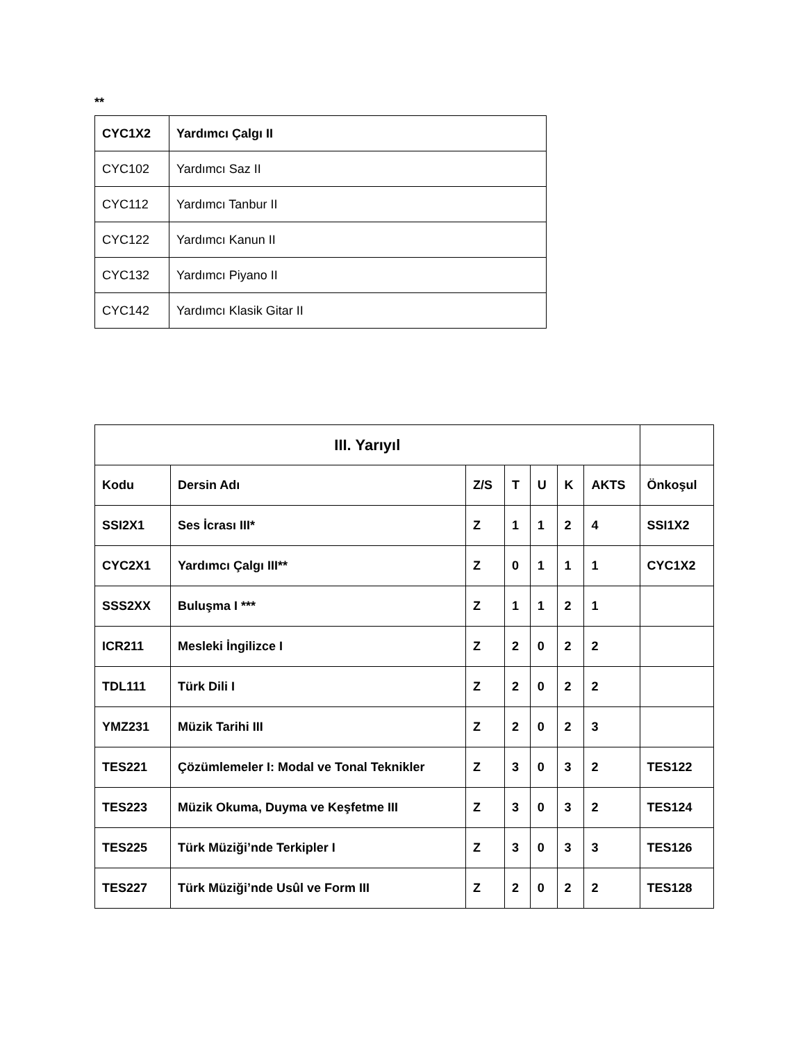**
| CYC1X2 | Yardımcı Çalgı II |
| CYC102 | Yardımcı Saz II |
| CYC112 | Yardımcı Tanbur II |
| CYC122 | Yardımcı Kanun II |
| CYC132 | Yardımcı Piyano II |
| CYC142 | Yardımcı Klasik Gitar II |
| III. Yarıyıl | | | | | | | |
| --- | --- | --- | --- | --- | --- | --- | --- |
| Kodu | Dersin Adı | Z/S | T | U | K | AKTS | Önkoşul |
| SSI2X1 | Ses İcrası III* | Z | 1 | 1 | 2 | 4 | SSI1X2 |
| CYC2X1 | Yardımcı Çalgı III** | Z | 0 | 1 | 1 | 1 | CYC1X2 |
| SSS2XX | Buluşma I *** | Z | 1 | 1 | 2 | 1 | |
| ICR211 | Mesleki İngilizce I | Z | 2 | 0 | 2 | 2 | |
| TDL111 | Türk Dili I | Z | 2 | 0 | 2 | 2 | |
| YMZ231 | Müzik Tarihi III | Z | 2 | 0 | 2 | 3 | |
| TES221 | Çözümlemeler I: Modal ve Tonal Teknikler | Z | 3 | 0 | 3 | 2 | TES122 |
| TES223 | Müzik Okuma, Duyma ve Keşfetme III | Z | 3 | 0 | 3 | 2 | TES124 |
| TES225 | Türk Müziği’nde Terkipler I | Z | 3 | 0 | 3 | 3 | TES126 |
| TES227 | Türk Müziği’nde Usûl ve Form III | Z | 2 | 0 | 2 | 2 | TES128 |